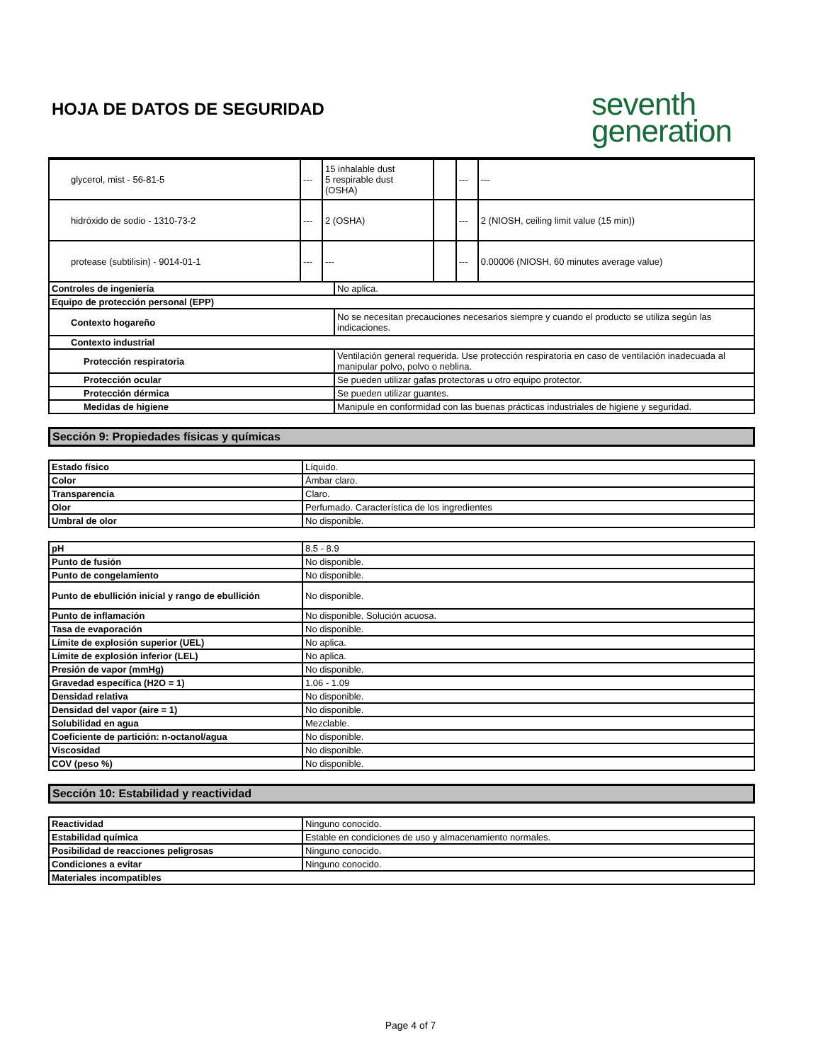HOJA DE DATOS DE SEGURIDAD
seventh
generation
| glycerol, mist - 56-81-5 | --- | 15 inhalable dust 5 respirable dust (OSHA) | | --- | --- |
| hidróxido de sodio - 1310-73-2 | --- | 2 (OSHA) | | --- | 2 (NIOSH, ceiling limit value (15 min)) |
| protease (subtilisin) - 9014-01-1 | --- | --- | | --- | 0.00006 (NIOSH, 60 minutes average value) |
| Controles de ingeniería | No aplica. |
| Equipo de protección personal (EPP) | |
| Contexto hogareño | No se necesitan precauciones necesarios siempre y cuando el producto se utiliza según las indicaciones. |
| Contexto industrial | |
| Protección respiratoria | Ventilación general requerida. Use protección respiratoria en caso de ventilación inadecuada al manipular polvo, polvo o neblina. |
| Protección ocular | Se pueden utilizar gafas protectoras u otro equipo protector. |
| Protección dérmica | Se pueden utilizar guantes. |
| Medidas de higiene | Manipule en conformidad con las buenas prácticas industriales de higiene y seguridad. |
Sección 9: Propiedades físicas y químicas
| Estado físico | Líquido. |
| Color | Ámbar claro. |
| Transparencia | Claro. |
| Olor | Perfumado. Característica de los ingredientes |
| Umbral de olor | No disponible. |
| pH | 8.5 - 8.9 |
| Punto de fusión | No disponible. |
| Punto de congelamiento | No disponible. |
| Punto de ebullición inicial y rango de ebullición | No disponible. |
| Punto de inflamación | No disponible. Solución acuosa. |
| Tasa de evaporación | No disponible. |
| Límite de explosión superior (UEL) | No aplica. |
| Límite de explosión inferior (LEL) | No aplica. |
| Presión de vapor (mmHg) | No disponible. |
| Gravedad específica (H2O = 1) | 1.06 - 1.09 |
| Densidad relativa | No disponible. |
| Densidad del vapor (aire = 1) | No disponible. |
| Solubilidad en agua | Mezclable. |
| Coeficiente de partición: n-octanol/agua | No disponible. |
| Viscosidad | No disponible. |
| COV (peso %) | No disponible. |
Sección 10: Estabilidad y reactividad
| Reactividad | Ninguno conocido. |
| Estabilidad química | Estable en condiciones de uso y almacenamiento normales. |
| Posibilidad de reacciones peligrosas | Ninguno conocido. |
| Condiciones a evitar | Ninguno conocido. |
| Materiales incompatibles | |
Page 4 of 7